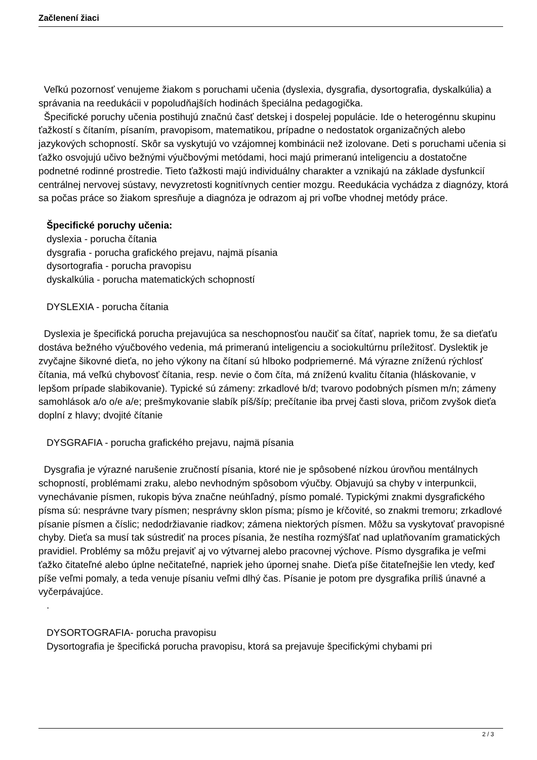Začlenení žiaci
Veľkú pozornosť venujeme žiakom s poruchami učenia (dyslexia, dysgrafia, dysortografia, dyskalkúlia) a správania na reedukácii v popoludňajších hodinách špeciálna pedagogička.
Špecifické poruchy učenia postihujú značnú časť detskej i dospelej populácie. Ide o heterogénnu skupinu ťažkostí s čítaním, písaním, pravopisom, matematikou, prípadne o nedostatok organizačných alebo jazykových schopností. Skôr sa vyskytujú vo vzájomnej kombinácii než izolovane. Deti s poruchami učenia si ťažko osvojujú učivo bežnými výučbovými metódami, hoci majú primeranú inteligenciu a dostatočne podnetné rodinné prostredie. Tieto ťažkosti majú individuálny charakter a vznikajú na základe dysfunkcií centrálnej nervovej sústavy, nevyzretosti kognitívnych centier mozgu. Reedukácia vychádza z diagnózy, ktorá sa počas práce so žiakom spresňuje a diagnóza je odrazom aj pri voľbe vhodnej metódy práce.
Špecifické poruchy učenia:
dyslexia - porucha čítania
dysgrafia - porucha grafického prejavu, najmä písania
dysortografia - porucha pravopisu
dyskalkúlia - porucha matematických schopností
DYSLEXIA - porucha čítania
Dyslexia je špecifická porucha prejavujúca sa neschopnosťou naučiť sa čítať, napriek tomu, že sa dieťaťu dostáva bežného výučbového vedenia, má primeranú inteligenciu a sociokultúrnu príležitosť. Dyslektik je zvyčajne šikovné dieťa, no jeho výkony na čítaní sú hlboko podpriemerné. Má výrazne zníženú rýchlosť čítania, má veľkú chybovosť čítania, resp. nevie o čom číta, má zníženú kvalitu čítania (hláskovanie, v lepšom prípade slabikovanie). Typické sú zámeny: zrkadlové b/d; tvarovo podobných písmen m/n; zámeny samohlások a/o o/e a/e; prešmykovanie slabík píš/šíp; prečítanie iba prvej časti slova, pričom zvyšok dieťa doplní z hlavy; dvojité čítanie
DYSGRAFIA - porucha grafického prejavu, najmä písania
Dysgrafia je výrazné narušenie zručností písania, ktoré nie je spôsobené nízkou úrovňou mentálnych schopností, problémami zraku, alebo nevhodným spôsobom výučby. Objavujú sa chyby v interpunkcii, vynechávanie písmen, rukopis býva značne neúhľadný, písmo pomalé. Typickými znakmi dysgrafického písma sú: nesprávne tvary písmen; nesprávny sklon písma; písmo je kŕčovité, so znakmi tremoru; zrkadlové písanie písmen a číslic; nedodržiavanie riadkov; zámena niektorých písmen. Môžu sa vyskytovať pravopisné chyby. Dieťa sa musí tak sústrediť na proces písania, že nestíha rozmýšľať nad uplatňovaním gramatických pravidiel. Problémy sa môžu prejaviť aj vo výtvarnej alebo pracovnej výchove. Písmo dysgrafika je veľmi ťažko čitateľné alebo úplne nečitateľné, napriek jeho úpornej snahe. Dieťa píše čitateľnejšie len vtedy, keď píše veľmi pomaly, a teda venuje písaniu veľmi dlhý čas. Písanie je potom pre dysgrafika príliš únavné a vyčerpávajúce.
.
DYSORTOGRAFIA- porucha pravopisu
Dysortografia je špecifická porucha pravopisu, ktorá sa prejavuje špecifickými chybami pri
2 / 3